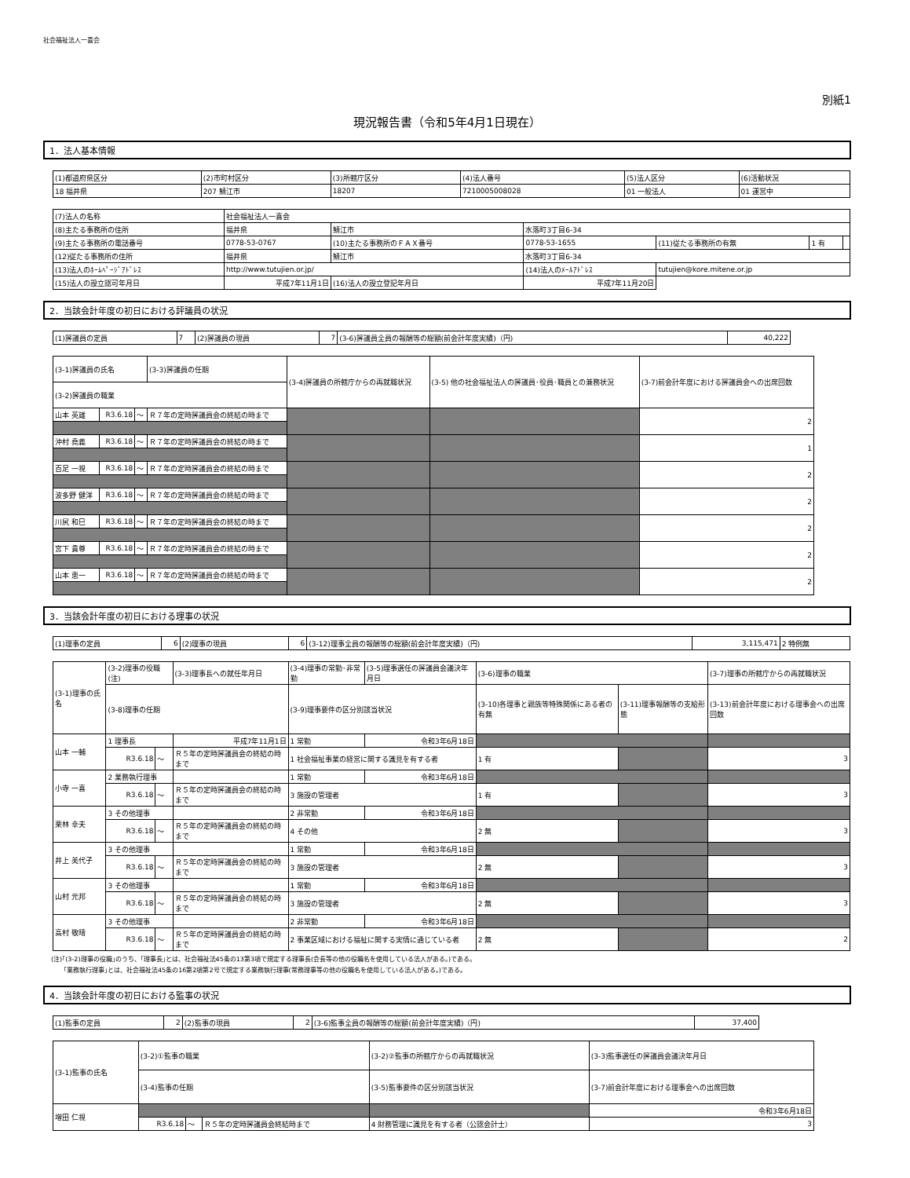社会福祉法人一喜会
別紙1
現況報告書（令和5年4月1日現在）
1．法人基本情報
| (1)都道府県区分 | (2)市町村区分 | (3)所轄庁区分 | (4)法人番号 | (5)法人区分 | (6)活動状況 |
| 18 福井県 | 207 鯖江市 | 18207 | 7210005008028 | 01 一般法人 | 01 運営中 |
| (7)法人の名称 | 社会福祉法人一喜会 | | | | | |
| (8)主たる事務所の住所 | 福井県 | 鯖江市 | 水落町3丁目6-34 | | | |
| (9)主たる事務所の電話番号 | 0778-53-0767 | (10)主たる事務所のＦＡＸ番号 | 0778-53-1655 | (11)従たる事務所の有無 | 1 有 | |
| (12)従たる事務所の住所 | 福井県 | 鯖江市 | 水落町3丁目6-34 | | | |
| (13)法人のﾎｰﾑﾍﾟｰｼﾞｱﾄﾞﾚｽ | http://www.tutujien.or.jp/ | | (14)法人のﾒｰﾙｱﾄﾞﾚｽ | tutujien@kore.mitene.or.jp | | |
| (15)法人の設立認可年月日 | 平成7年11月1日 | (16)法人の設立登記年月日 | 平成7年11月20日 | | | |
2．当該会計年度の初日における評議員の状況
| (1)評議員の定員 | 7 | (2)評議員の現員 | 7 | (3-6)評議員全員の報酬等の総額(前会計年度実績)（円) | 40,222 |
| (3-1)評議員の氏名 | | | (3-3)評議員の任期 | (3-4)評議員の所轄庁からの再就職状況 | (3-5) 他の社会福祉法人の評議員･役員･職員との兼務状況 | (3-7)前会計年度における評議員会への出席回数 |
| (3-2)評議員の職業 | | | | | | |
| 山本 英雄 | R3.6.18 | ～ | Ｒ７年の定時評議員会の終結の時まで | | | 2 |
| 沖村 堯義 | R3.6.18 | ～ | Ｒ７年の定時評議員会の終結の時まで | | | 1 |
| 百足 一視 | R3.6.18 | ～ | Ｒ７年の定時評議員会の終結の時まで | | | 2 |
| 波多野 健洋 | R3.6.18 | ～ | Ｒ７年の定時評議員会の終結の時まで | | | 2 |
| 川尻 和巳 | R3.6.18 | ～ | Ｒ７年の定時評議員会の終結の時まで | | | 2 |
| 宮下 貴尊 | R3.6.18 | ～ | Ｒ７年の定時評議員会の終結の時まで | | | 2 |
| 山本 恵一 | R3.6.18 | ～ | Ｒ７年の定時評議員会の終結の時まで | | | 2 |
3．当該会計年度の初日における理事の状況
| (1)理事の定員 | 6 | (2)理事の現員 | 6 | (3-12)理事全員の報酬等の総額(前会計年度実績)（円) | 3,115,471 | 2 特例無 |
| (3-1)理事の氏名 | (3-2)理事の役職(注) | | | (3-3)理事長への就任年月日 | (3-4)理事の常勤･非常勤 | (3-5)理事選任の評議員会議決年月日 | (3-6)理事の職業 | | (3-7)理事の所轄庁からの再就職状況 |
| | (3-8)理事の任期 | | | | (3-9)理事要件の区分別該当状況 | | (3-10)各理事と親族等特殊関係にある者の有無 | (3-11)理事報酬等の支給形態 | (3-13)前会計年度における理事会への出席回数 |
| 山本 一輔 | 1 理事長 | | | 平成7年11月1日 | 1 常勤 | 令和3年6月18日 | | | |
| | R3.6.18 | ～ | Ｒ５年の定時評議員会の終結の時まで | | 1 社会福祉事業の経営に関する識見を有する者 | | 1 有 | | 3 |
| 小寺 一喜 | 2 業務執行理事 | | | | 1 常勤 | 令和3年6月18日 | | | |
| | R3.6.18 | ～ | Ｒ５年の定時評議員会の終結の時まで | | 3 施設の管理者 | | 1 有 | | 3 |
| 栗林 幸夫 | 3 その他理事 | | | | 2 非常勤 | 令和3年6月18日 | | | |
| | R3.6.18 | ～ | Ｒ５年の定時評議員会の終結の時まで | | 4 その他 | | 2 無 | | 3 |
| 井上 美代子 | 3 その他理事 | | | | 1 常勤 | 令和3年6月18日 | | | |
| | R3.6.18 | ～ | Ｒ５年の定時評議員会の終結の時まで | | 3 施設の管理者 | | 2 無 | | 3 |
| 山村 元邦 | 3 その他理事 | | | | 1 常勤 | 令和3年6月18日 | | | |
| | R3.6.18 | ～ | Ｒ５年の定時評議員会の終結の時まで | | 3 施設の管理者 | | 2 無 | | 3 |
| 高村 敬晴 | 3 その他理事 | | | | 2 非常勤 | 令和3年6月18日 | | | |
| | R3.6.18 | ～ | Ｒ５年の定時評議員会の終結の時まで | | 2 事業区域における福祉に関する実情に通じている者 | | 2 無 | | 2 |
(注)｢(3-2)理事の役職｣のうち、｢理事長｣とは、社会福祉法45条の13第3項で規定する理事長(会長等の他の役職名を使用している法人がある。)である。
　　｢業務執行理事｣とは、社会福祉法45条の16第2項第2号で規定する業務執行理事(常務理事等の他の役職名を使用している法人がある。)である。
4．当該会計年度の初日における監事の状況
| (1)監事の定員 | 2 | (2)監事の現員 | 2 | (3-6)監事全員の報酬等の総額(前会計年度実績)（円) | 37,400 |
| (3-1)監事の氏名 | (3-2)①監事の職業 | | | (3-2)②監事の所轄庁からの再就職状況 | (3-3)監事選任の評議員会議決年月日 |
| | (3-4)監事の任期 | | | (3-5)監事要件の区分別該当状況 | (3-7)前会計年度における理事会への出席回数 |
| 増田 仁視 | | | | | 令和3年6月18日 |
| | R3.6.18 | ～ | Ｒ５年の定時評議員会終結時まで | 4 財務管理に識見を有する者（公認会計士） | 3 |